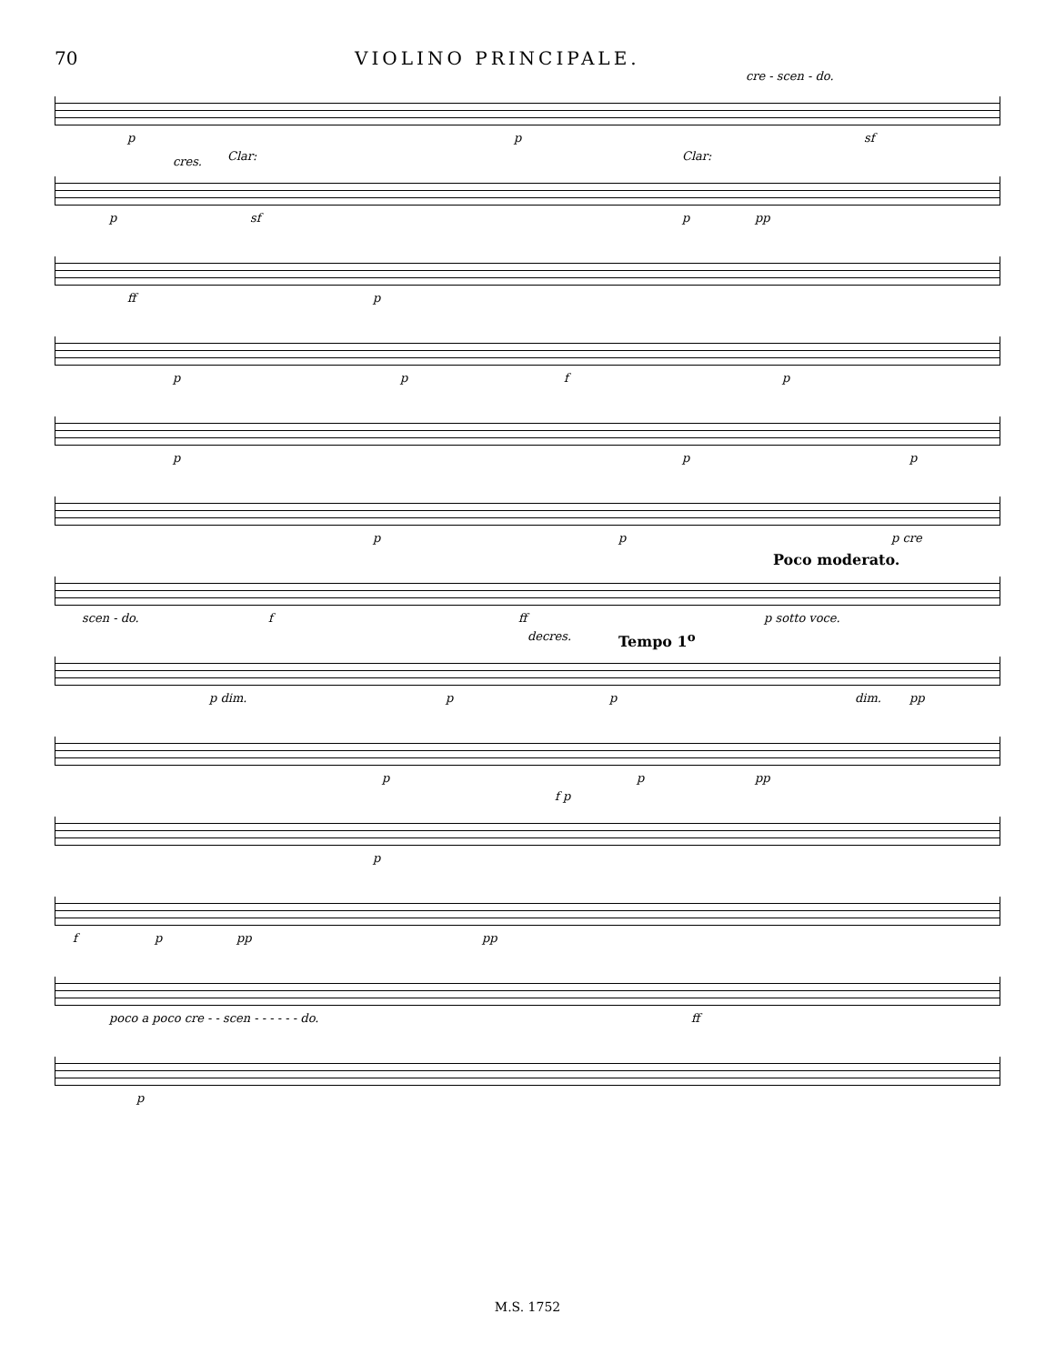70 VIOLINO PRINCIPALE.
cre - scen - do.
p p sf
cres. Clar: Clar:
p sf p pp
ff p
p p f p
p p p
p p p cre
Poco moderato.
scen - do. f ff p sotto voce.
decres. Tempo 1<sup>o</sup>
p dim. p p dim. pp
p p pp
f p
p
f p pp pp
poco a poco cre - - scen - - - - - - do. ff
p
M.S. 1752